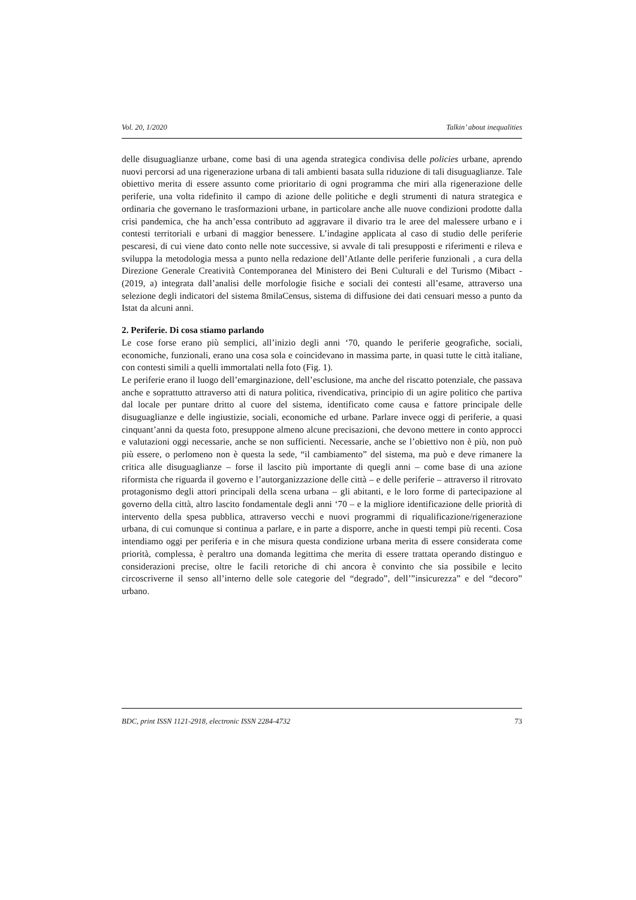Vol. 20, 1/2020 Talkin’ about inequalities
delle disuguaglianze urbane, come basi di una agenda strategica condivisa delle policies urbane, aprendo nuovi percorsi ad una rigenerazione urbana di tali ambienti basata sulla riduzione di tali disuguaglianze. Tale obiettivo merita di essere assunto come prioritario di ogni programma che miri alla rigenerazione delle periferie, una volta ridefinito il campo di azione delle politiche e degli strumenti di natura strategica e ordinaria che governano le trasformazioni urbane, in particolare anche alle nuove condizioni prodotte dalla crisi pandemica, che ha anch’essa contributo ad aggravare il divario tra le aree del malessere urbano e i contesti territoriali e urbani di maggior benessere. L’indagine applicata al caso di studio delle periferie pescaresi, di cui viene dato conto nelle note successive, si avvale di tali presupposti e riferimenti e rileva e sviluppa la metodologia messa a punto nella redazione dell’Atlante delle periferie funzionali , a cura della Direzione Generale Creatività Contemporanea del Ministero dei Beni Culturali e del Turismo (Mibact - (2019, a) integrata dall’analisi delle morfologie fisiche e sociali dei contesti all’esame, attraverso una selezione degli indicatori del sistema 8milaCensus, sistema di diffusione dei dati censuari messo a punto da Istat da alcuni anni.
2. Periferie. Di cosa stiamo parlando
Le cose forse erano più semplici, all’inizio degli anni ‘70, quando le periferie geografiche, sociali, economiche, funzionali, erano una cosa sola e coincidevano in massima parte, in quasi tutte le città italiane, con contesti simili a quelli immortalati nella foto (Fig. 1).
Le periferie erano il luogo dell’emarginazione, dell’esclusione, ma anche del riscatto potenziale, che passava anche e soprattutto attraverso atti di natura politica, rivendicativa, principio di un agire politico che partiva dal locale per puntare dritto al cuore del sistema, identificato come causa e fattore principale delle disuguaglianze e delle ingiustizie, sociali, economiche ed urbane. Parlare invece oggi di periferie, a quasi cinquant’anni da questa foto, presuppone almeno alcune precisazioni, che devono mettere in conto approcci e valutazioni oggi necessarie, anche se non sufficienti. Necessarie, anche se l’obiettivo non è più, non può più essere, o perlomeno non è questa la sede, “il cambiamento” del sistema, ma può e deve rimanere la critica alle disuguaglianze – forse il lascito più importante di quegli anni – come base di una azione riformista che riguarda il governo e l’autorganizzazione delle città – e delle periferie – attraverso il ritrovato protagonismo degli attori principali della scena urbana – gli abitanti, e le loro forme di partecipazione al governo della città, altro lascito fondamentale degli anni ‘70 – e la migliore identificazione delle priorità di intervento della spesa pubblica, attraverso vecchi e nuovi programmi di riqualificazione/rigenerazione urbana, di cui comunque si continua a parlare, e in parte a disporre, anche in questi tempi più recenti. Cosa intendiamo oggi per periferia e in che misura questa condizione urbana merita di essere considerata come priorità, complessa, è peraltro una domanda legittima che merita di essere trattata operando distinguo e considerazioni precise, oltre le facili retoriche di chi ancora è convinto che sia possibile e lecito circoscriverne il senso all’interno delle sole categorie del “degrado”, dell’”insicurezza” e del “decoro” urbano.
BDC, print ISSN 1121-2918, electronic ISSN 2284-4732 73